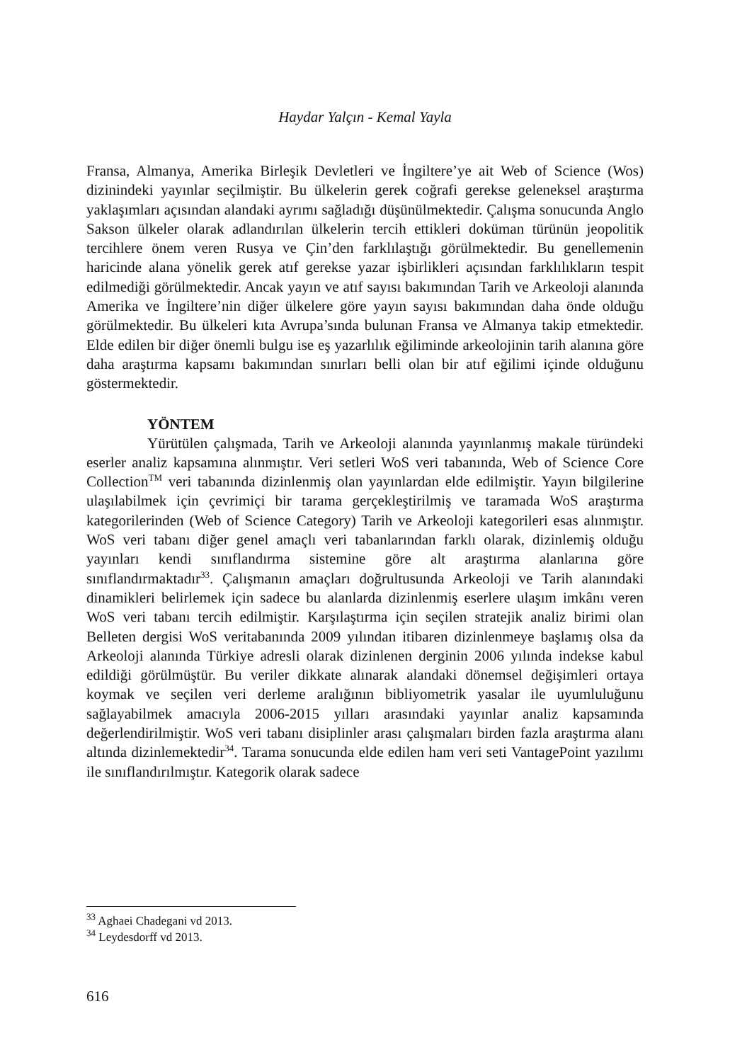Haydar Yalçın - Kemal Yayla
Fransa, Almanya, Amerika Birleşik Devletleri ve İngiltere’ye ait Web of Science (Wos) dizinindeki yayınlar seçilmiştir. Bu ülkelerin gerek coğrafi gerekse geleneksel araştırma yaklaşımları açısından alandaki ayrımı sağladığı düşünülmektedir. Çalışma sonucunda Anglo Sakson ülkeler olarak adlandırılan ülkelerin tercih ettikleri doküman türünün jeopolitik tercihlere önem veren Rusya ve Çin’den farklılaştığı görülmektedir. Bu genellemenin haricinde alana yönelik gerek atıf gerekse yazar işbirlikleri açısından farklılıkların tespit edilmediği görülmektedir. Ancak yayın ve atıf sayısı bakımından Tarih ve Arkeoloji alanında Amerika ve İngiltere’nin diğer ülkelere göre yayın sayısı bakımından daha önde olduğu görülmektedir. Bu ülkeleri kıta Avrupa’sında bulunan Fransa ve Almanya takip etmektedir. Elde edilen bir diğer önemli bulgu ise eş yazarlılık eğiliminde arkeolojinin tarih alanına göre daha araştırma kapsamı bakımından sınırları belli olan bir atıf eğilimi içinde olduğunu göstermektedir.
YÖNTEM
Yürütülen çalışmada, Tarih ve Arkeoloji alanında yayınlanmış makale türündeki eserler analiz kapsamına alınmıştır. Veri setleri WoS veri tabanında, Web of Science Core Collection<sup>TM</sup> veri tabanında dizinlenmiş olan yayınlardan elde edilmiştir. Yayın bilgilerine ulaşılabilmek için çevrimiçi bir tarama gerçekleştirilmiş ve taramada WoS araştırma kategorilerinden (Web of Science Category) Tarih ve Arkeoloji kategorileri esas alınmıştır. WoS veri tabanı diğer genel amaçlı veri tabanlarından farklı olarak, dizinlemiş olduğu yayınları kendi sınıflandırma sistemine göre alt araştırma alanlarına göre sınıflandırmaktadır<sup>33</sup>. Çalışmanın amaçları doğrultusunda Arkeoloji ve Tarih alanındaki dinamikleri belirlemek için sadece bu alanlarda dizinlenmiş eserlere ulaşım imkânı veren WoS veri tabanı tercih edilmiştir. Karşılaştırma için seçilen stratejik analiz birimi olan Belleten dergisi WoS veritabanında 2009 yılından itibaren dizinlenmeye başlamış olsa da Arkeoloji alanında Türkiye adresli olarak dizinlenen derginin 2006 yılında indekse kabul edildiği görülmüştür. Bu veriler dikkate alınarak alandaki dönemsel değişimleri ortaya koymak ve seçilen veri derleme aralığının bibliyometrik yasalar ile uyumluluğunu sağlayabilmek amacıyla 2006-2015 yılları arasındaki yayınlar analiz kapsamında değerlendirilmiştir. WoS veri tabanı disiplinler arası çalışmaları birden fazla araştırma alanı altında dizinlemektedir<sup>34</sup>. Tarama sonucunda elde edilen ham veri seti VantagePoint yazılımı ile sınıflandırılmıştır. Kategorik olarak sadece
<sup>33</sup> Aghaei Chadegani vd 2013.
<sup>34</sup> Leydesdorff vd 2013.
616